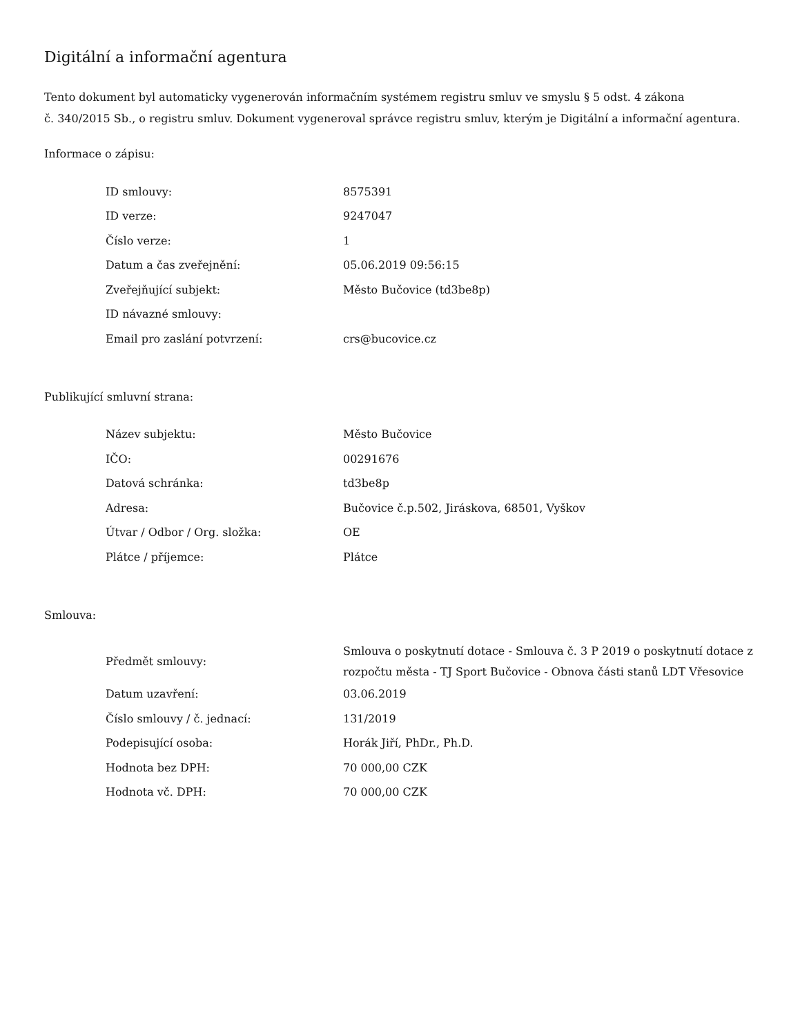Digitální a informační agentura
Tento dokument byl automaticky vygenerován informačním systémem registru smluv ve smyslu § 5 odst. 4 zákona
č. 340/2015 Sb., o registru smluv. Dokument vygeneroval správce registru smluv, kterým je Digitální a informační agentura.
Informace o zápisu:
| ID smlouvy: | 8575391 |
| ID verze: | 9247047 |
| Číslo verze: | 1 |
| Datum a čas zveřejnění: | 05.06.2019 09:56:15 |
| Zveřejňující subjekt: | Město Bučovice (td3be8p) |
| ID návazné smlouvy: | |
| Email pro zaslání potvrzení: | crs@bucovice.cz |
Publikující smluvní strana:
| Název subjektu: | Město Bučovice |
| IČO: | 00291676 |
| Datová schránka: | td3be8p |
| Adresa: | Bučovice č.p.502, Jiráskova, 68501, Vyškov |
| Útvar / Odbor / Org. složka: | OE |
| Plátce / příjemce: | Plátce |
Smlouva:
| Předmět smlouvy: | Smlouva o poskytnutí dotace - Smlouva č. 3 P 2019 o poskytnutí dotace z rozpočtu města - TJ Sport Bučovice - Obnova části stanů LDT Vřesovice |
| Datum uzavření: | 03.06.2019 |
| Číslo smlouvy / č. jednací: | 131/2019 |
| Podepisující osoba: | Horák Jiří, PhDr., Ph.D. |
| Hodnota bez DPH: | 70 000,00 CZK |
| Hodnota vč. DPH: | 70 000,00 CZK |